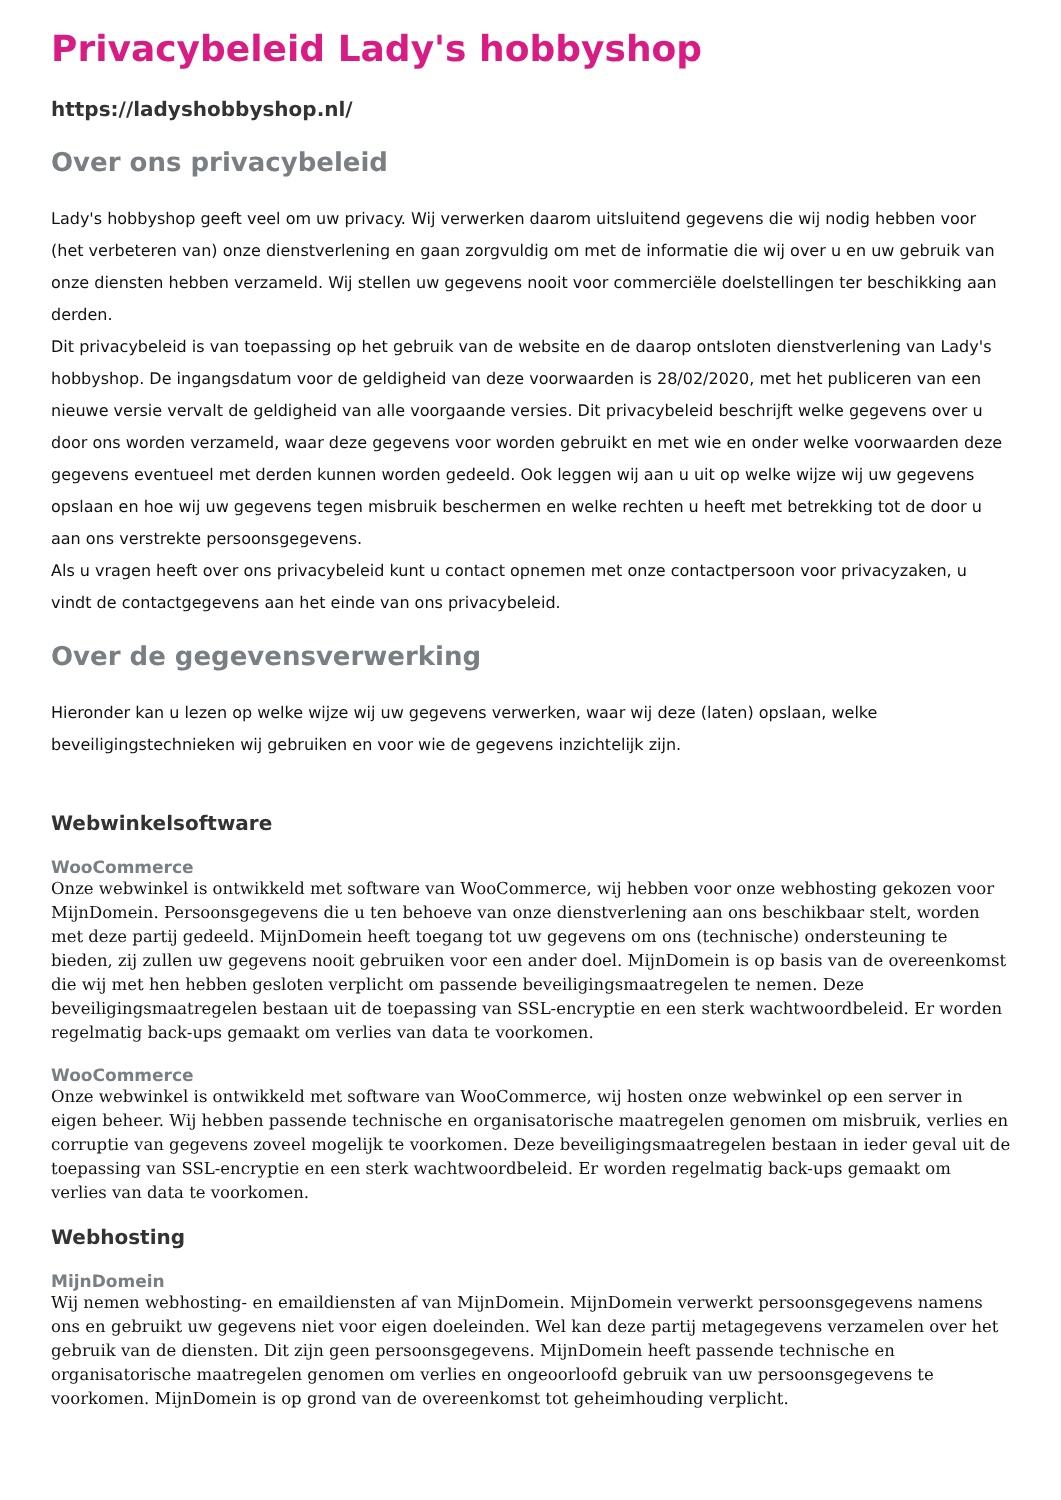Privacybeleid Lady's hobbyshop
https://ladyshobbyshop.nl/
Over ons privacybeleid
Lady's hobbyshop geeft veel om uw privacy. Wij verwerken daarom uitsluitend gegevens die wij nodig hebben voor (het verbeteren van) onze dienstverlening en gaan zorgvuldig om met de informatie die wij over u en uw gebruik van onze diensten hebben verzameld. Wij stellen uw gegevens nooit voor commerciële doelstellingen ter beschikking aan derden.
Dit privacybeleid is van toepassing op het gebruik van de website en de daarop ontsloten dienstverlening van Lady's hobbyshop. De ingangsdatum voor de geldigheid van deze voorwaarden is 28/02/2020, met het publiceren van een nieuwe versie vervalt de geldigheid van alle voorgaande versies. Dit privacybeleid beschrijft welke gegevens over u door ons worden verzameld, waar deze gegevens voor worden gebruikt en met wie en onder welke voorwaarden deze gegevens eventueel met derden kunnen worden gedeeld. Ook leggen wij aan u uit op welke wijze wij uw gegevens opslaan en hoe wij uw gegevens tegen misbruik beschermen en welke rechten u heeft met betrekking tot de door u aan ons verstrekte persoonsgegevens.
Als u vragen heeft over ons privacybeleid kunt u contact opnemen met onze contactpersoon voor privacyzaken, u vindt de contactgegevens aan het einde van ons privacybeleid.
Over de gegevensverwerking
Hieronder kan u lezen op welke wijze wij uw gegevens verwerken, waar wij deze (laten) opslaan, welke beveiligingstechnieken wij gebruiken en voor wie de gegevens inzichtelijk zijn.
Webwinkelsoftware
WooCommerce
Onze webwinkel is ontwikkeld met software van WooCommerce, wij hebben voor onze webhosting gekozen voor MijnDomein. Persoonsgegevens die u ten behoeve van onze dienstverlening aan ons beschikbaar stelt, worden met deze partij gedeeld. MijnDomein heeft toegang tot uw gegevens om ons (technische) ondersteuning te bieden, zij zullen uw gegevens nooit gebruiken voor een ander doel. MijnDomein is op basis van de overeenkomst die wij met hen hebben gesloten verplicht om passende beveiligingsmaatregelen te nemen. Deze beveiligingsmaatregelen bestaan uit de toepassing van SSL-encryptie en een sterk wachtwoordbeleid. Er worden regelmatig back-ups gemaakt om verlies van data te voorkomen.
WooCommerce
Onze webwinkel is ontwikkeld met software van WooCommerce, wij hosten onze webwinkel op een server in eigen beheer. Wij hebben passende technische en organisatorische maatregelen genomen om misbruik, verlies en corruptie van gegevens zoveel mogelijk te voorkomen. Deze beveiligingsmaatregelen bestaan in ieder geval uit de toepassing van SSL-encryptie en een sterk wachtwoordbeleid. Er worden regelmatig back-ups gemaakt om verlies van data te voorkomen.
Webhosting
MijnDomein
Wij nemen webhosting- en emaildiensten af van MijnDomein. MijnDomein verwerkt persoonsgegevens namens ons en gebruikt uw gegevens niet voor eigen doeleinden. Wel kan deze partij metagegevens verzamelen over het gebruik van de diensten. Dit zijn geen persoonsgegevens. MijnDomein heeft passende technische en organisatorische maatregelen genomen om verlies en ongeoorloofd gebruik van uw persoonsgegevens te voorkomen. MijnDomein is op grond van de overeenkomst tot geheimhouding verplicht.